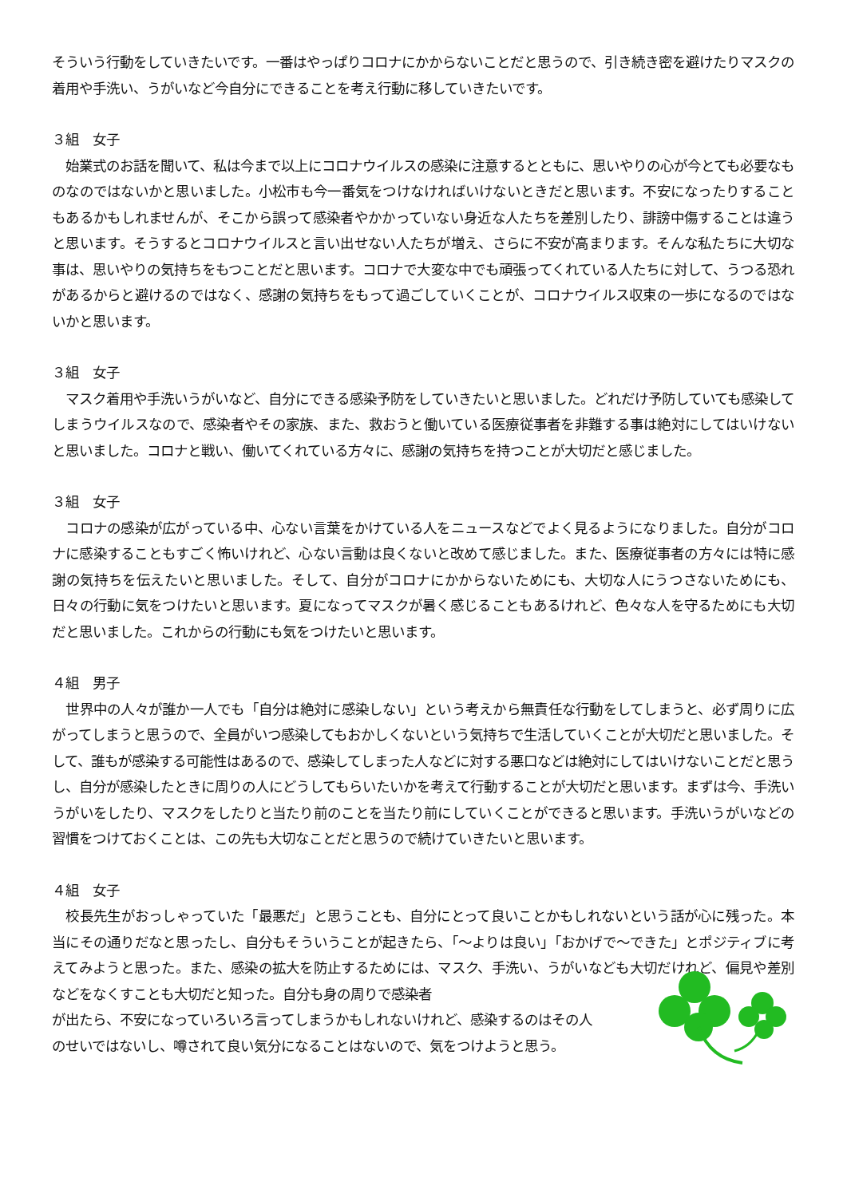そういう行動をしていきたいです。一番はやっぱりコロナにかからないことだと思うので、引き続き密を避けたりマスクの着用や手洗い、うがいなど今自分にできることを考え行動に移していきたいです。
３組　女子
　始業式のお話を聞いて、私は今まで以上にコロナウイルスの感染に注意するとともに、思いやりの心が今とても必要なものなのではないかと思いました。小松市も今一番気をつけなければいけないときだと思います。不安になったりすることもあるかもしれませんが、そこから誤って感染者やかかっていない身近な人たちを差別したり、誹謗中傷することは違うと思います。そうするとコロナウイルスと言い出せない人たちが増え、さらに不安が高まります。そんな私たちに大切な事は、思いやりの気持ちをもつことだと思います。コロナで大変な中でも頑張ってくれている人たちに対して、うつる恐れがあるからと避けるのではなく、感謝の気持ちをもって過ごしていくことが、コロナウイルス収束の一歩になるのではないかと思います。
３組　女子
　マスク着用や手洗いうがいなど、自分にできる感染予防をしていきたいと思いました。どれだけ予防していても感染してしまうウイルスなので、感染者やその家族、また、救おうと働いている医療従事者を非難する事は絶対にしてはいけないと思いました。コロナと戦い、働いてくれている方々に、感謝の気持ちを持つことが大切だと感じました。
３組　女子
　コロナの感染が広がっている中、心ない言葉をかけている人をニュースなどでよく見るようになりました。自分がコロナに感染することもすごく怖いけれど、心ない言動は良くないと改めて感じました。また、医療従事者の方々には特に感謝の気持ちを伝えたいと思いました。そして、自分がコロナにかからないためにも、大切な人にうつさないためにも、日々の行動に気をつけたいと思います。夏になってマスクが暑く感じることもあるけれど、色々な人を守るためにも大切だと思いました。これからの行動にも気をつけたいと思います。
４組　男子
　世界中の人々が誰か一人でも「自分は絶対に感染しない」という考えから無責任な行動をしてしまうと、必ず周りに広がってしまうと思うので、全員がいつ感染してもおかしくないという気持ちで生活していくことが大切だと思いました。そして、誰もが感染する可能性はあるので、感染してしまった人などに対する悪口などは絶対にしてはいけないことだと思うし、自分が感染したときに周りの人にどうしてもらいたいかを考えて行動することが大切だと思います。まずは今、手洗いうがいをしたり、マスクをしたりと当たり前のことを当たり前にしていくことができると思います。手洗いうがいなどの習慣をつけておくことは、この先も大切なことだと思うので続けていきたいと思います。
４組　女子
　校長先生がおっしゃっていた「最悪だ」と思うことも、自分にとって良いことかもしれないという話が心に残った。本当にその通りだなと思ったし、自分もそういうことが起きたら、「～よりは良い」「おかげで～できた」とポジティブに考えてみようと思った。また、感染の拡大を防止するためには、マスク、手洗い、うがいなども大切だけれど、偏見や差別などをなくすことも大切だと知った。自分も身の周りで感染者
が出たら、不安になっていろいろ言ってしまうかもしれないけれど、感染するのはその人
のせいではないし、噂されて良い気分になることはないので、気をつけようと思う。